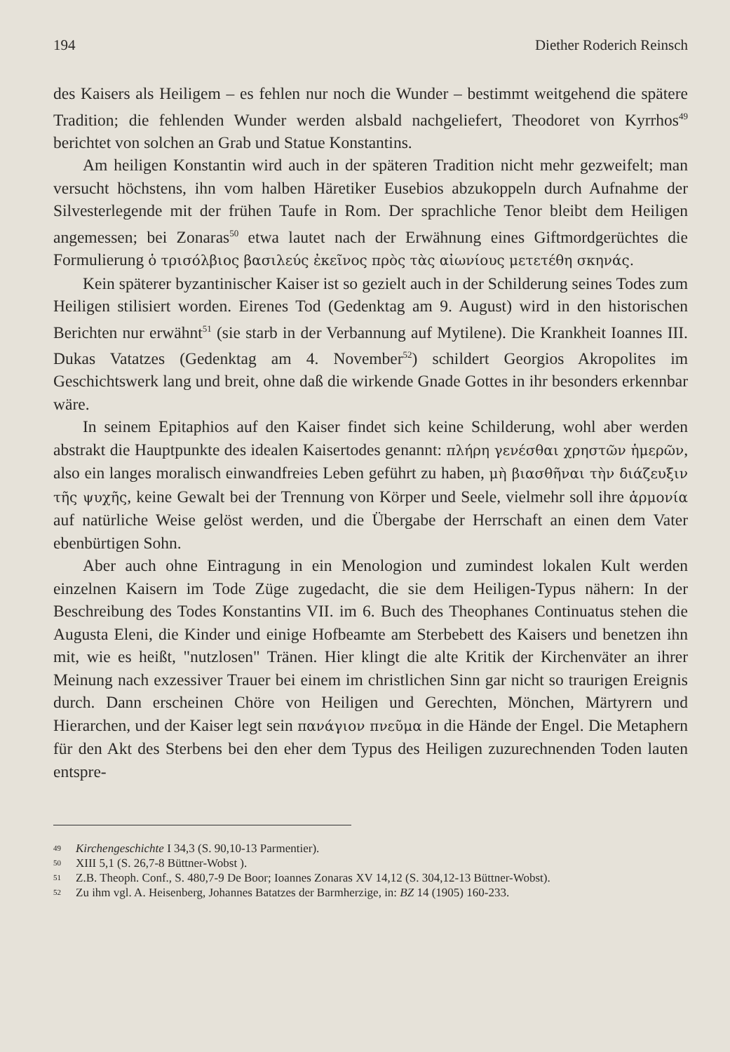194 Diether Roderich Reinsch
des Kaisers als Heiligem – es fehlen nur noch die Wunder – bestimmt weitgehend die spätere Tradition; die fehlenden Wunder werden alsbald nachgeliefert, Theodoret von Kyrrhos<sup>49</sup> berichtet von solchen an Grab und Statue Konstantins.
Am heiligen Konstantin wird auch in der späteren Tradition nicht mehr gezweifelt; man versucht höchstens, ihn vom halben Häretiker Eusebios abzukoppeln durch Aufnahme der Silvesterlegende mit der frühen Taufe in Rom. Der sprachliche Tenor bleibt dem Heiligen angemessen; bei Zonaras<sup>50</sup> etwa lautet nach der Erwähnung eines Giftmordgerüchtes die Formulierung ὁ τρισόλβιος βασιλεύς ἐκεῖνος πρὸς τὰς αἰωνίους μετετέθη σκηνάς.
Kein späterer byzantinischer Kaiser ist so gezielt auch in der Schilderung seines Todes zum Heiligen stilisiert worden. Eirenes Tod (Gedenktag am 9. August) wird in den historischen Berichten nur erwähnt<sup>51</sup> (sie starb in der Verbannung auf Mytilene). Die Krankheit Ioannes III. Dukas Vatatzes (Gedenktag am 4. November<sup>52</sup>) schildert Georgios Akropolites im Geschichtswerk lang und breit, ohne daß die wirkende Gnade Gottes in ihr besonders erkennbar wäre.
In seinem Epitaphios auf den Kaiser findet sich keine Schilderung, wohl aber werden abstrakt die Hauptpunkte des idealen Kaisertodes genannt: πλήρη γενέσθαι χρηστῶν ἡμερῶν, also ein langes moralisch einwandfreies Leben geführt zu haben, μὴ βιασθῆναι τὴν διάζευξιν τῆς ψυχῆς, keine Gewalt bei der Trennung von Körper und Seele, vielmehr soll ihre ἁρμονία auf natürliche Weise gelöst werden, und die Übergabe der Herrschaft an einen dem Vater ebenbürtigen Sohn.
Aber auch ohne Eintragung in ein Menologion und zumindest lokalen Kult werden einzelnen Kaisern im Tode Züge zugedacht, die sie dem Heiligen-Typus nähern: In der Beschreibung des Todes Konstantins VII. im 6. Buch des Theophanes Continuatus stehen die Augusta Eleni, die Kinder und einige Hofbeamte am Sterbebett des Kaisers und benetzen ihn mit, wie es heißt, "nutzlosen" Tränen. Hier klingt die alte Kritik der Kirchenväter an ihrer Meinung nach exzessiver Trauer bei einem im christlichen Sinn gar nicht so traurigen Ereignis durch. Dann erscheinen Chöre von Heiligen und Gerechten, Mönchen, Märtyrern und Hierarchen, und der Kaiser legt sein πανάγιον πνεῦμα in die Hände der Engel. Die Metaphern für den Akt des Sterbens bei den eher dem Typus des Heiligen zuzurechnenden Toden lauten entspre-
49 Kirchengeschichte I 34,3 (S. 90,10-13 Parmentier).
50 XIII 5,1 (S. 26,7-8 Büttner-Wobst ).
51 Z.B. Theoph. Conf., S. 480,7-9 De Boor; Ioannes Zonaras XV 14,12 (S. 304,12-13 Büttner-Wobst).
52 Zu ihm vgl. A. Heisenberg, Johannes Batatzes der Barmherzige, in: BZ 14 (1905) 160-233.